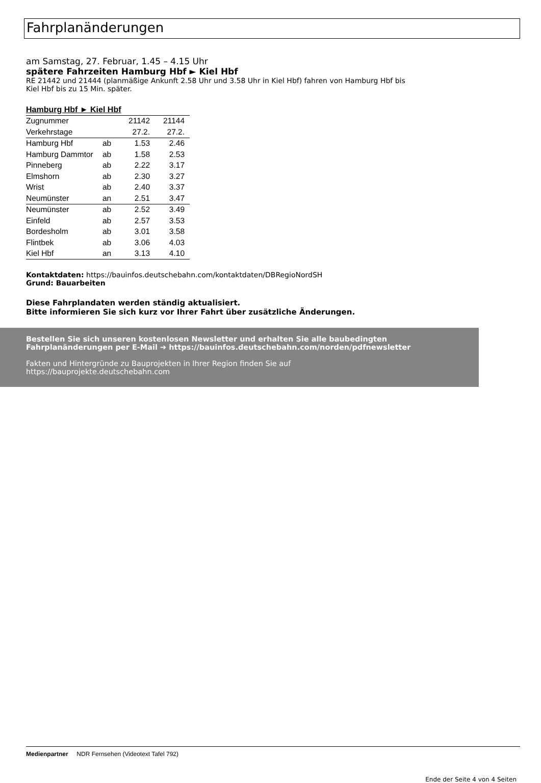Fahrplanänderungen
am Samstag, 27. Februar, 1.45 – 4.15 Uhr
spätere Fahrzeiten Hamburg Hbf ► Kiel Hbf
RE 21442 und 21444 (planmäßige Ankunft 2.58 Uhr und 3.58 Uhr in Kiel Hbf) fahren von Hamburg Hbf bis
Kiel Hbf bis zu 15 Min. später.
| Hamburg Hbf ► Kiel Hbf | | | |
| --- | --- | --- | --- |
| Zugnummer | | 21142 | 21144 |
| Verkehrstage | | 27.2. | 27.2. |
| Hamburg Hbf | ab | 1.53 | 2.46 |
| Hamburg Dammtor | ab | 1.58 | 2.53 |
| Pinneberg | ab | 2.22 | 3.17 |
| Elmshorn | ab | 2.30 | 3.27 |
| Wrist | ab | 2.40 | 3.37 |
| Neumünster | an | 2.51 | 3.47 |
| Neumünster | ab | 2.52 | 3.49 |
| Einfeld | ab | 2.57 | 3.53 |
| Bordesholm | ab | 3.01 | 3.58 |
| Flintbek | ab | 3.06 | 4.03 |
| Kiel Hbf | an | 3.13 | 4.10 |
Kontaktdaten: https://bauinfos.deutschebahn.com/kontaktdaten/DBRegioNordSH
Grund: Bauarbeiten
Diese Fahrplandaten werden ständig aktualisiert.
Bitte informieren Sie sich kurz vor Ihrer Fahrt über zusätzliche Änderungen.
Bestellen Sie sich unseren kostenlosen Newsletter und erhalten Sie alle baubedingten
Fahrplanänderungen per E-Mail ➔ https://bauinfos.deutschebahn.com/norden/pdfnewsletter
Fakten und Hintergründe zu Bauprojekten in Ihrer Region finden Sie auf
https://bauprojekte.deutschebahn.com
Medienpartner NDR Fernsehen (Videotext Tafel 792)
Ende der Seite 4 von 4 Seiten